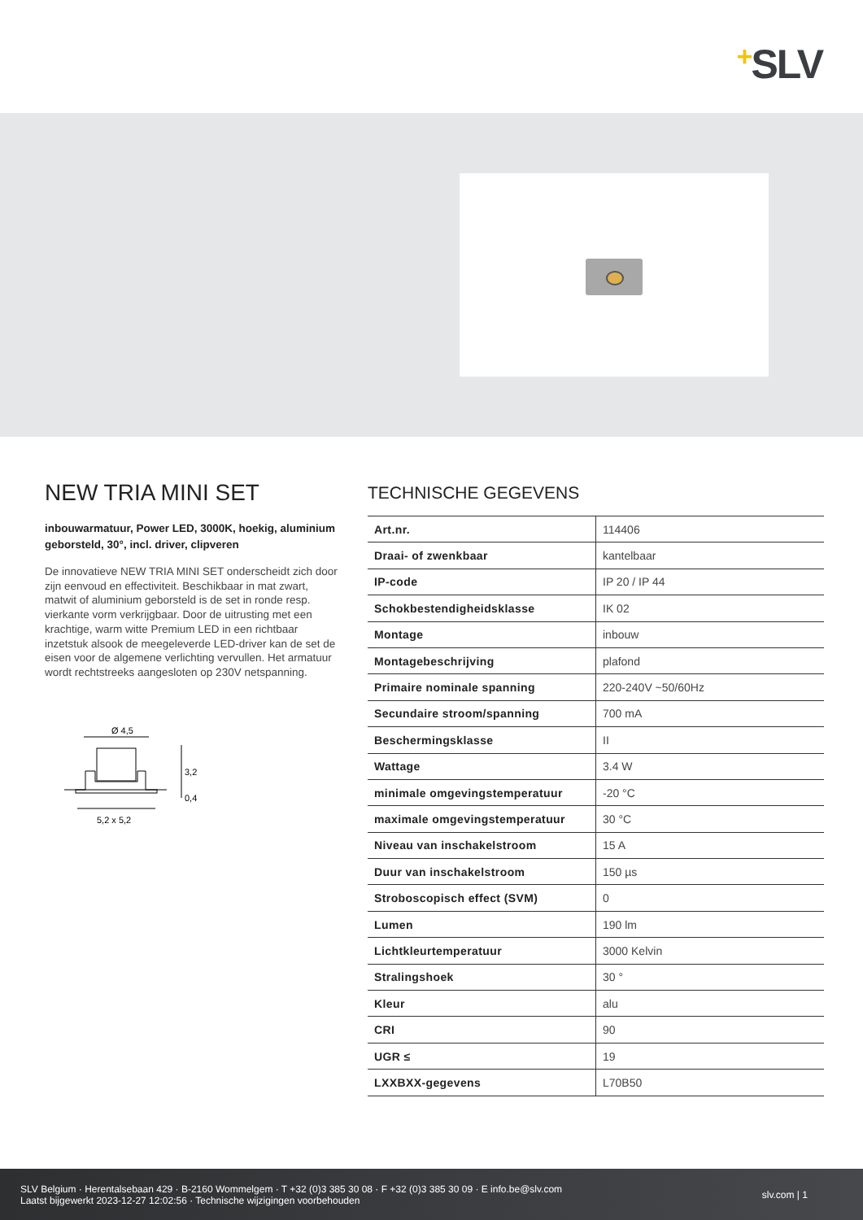+SLV
NEW TRIA MINI SET
inbouwarmatuur, Power LED, 3000K, hoekig, aluminium geborsteld, 30°, incl. driver, clipveren
De innovatieve NEW TRIA MINI SET onderscheidt zich door zijn eenvoud en effectiviteit. Beschikbaar in mat zwart, matwit of aluminium geborsteld is de set in ronde resp. vierkante vorm verkrijgbaar. Door de uitrusting met een krachtige, warm witte Premium LED in een richtbaar inzetstuk alsook de meegeleverde LED-driver kan de set de eisen voor de algemene verlichting vervullen. Het armatuur wordt rechtstreeks aangesloten op 230V netspanning.
Ø 4,5
3,2
0,4
5,2 x 5,2
TECHNISCHE GEGEVENS
| Art.nr. | 114406 |
| Draai- of zwenkbaar | kantelbaar |
| IP-code | IP 20 / IP 44 |
| Schokbestendigheidsklasse | IK 02 |
| Montage | inbouw |
| Montagebeschrijving | plafond |
| Primaire nominale spanning | 220-240V ~50/60Hz |
| Secundaire stroom/spanning | 700 mA |
| Beschermingsklasse | II |
| Wattage | 3.4 W |
| minimale omgevingstemperatuur | -20 °C |
| maximale omgevingstemperatuur | 30 °C |
| Niveau van inschakelstroom | 15 A |
| Duur van inschakelstroom | 150 µs |
| Stroboscopisch effect (SVM) | 0 |
| Lumen | 190 lm |
| Lichtkleurtemperatuur | 3000 Kelvin |
| Stralingshoek | 30 ° |
| Kleur | alu |
| CRI | 90 |
| UGR ≤ | 19 |
| LXXBXX-gegevens | L70B50 |
SLV Belgium · Herentalsebaan 429 · B-2160 Wommelgem · T +32 (0)3 385 30 08 · F +32 (0)3 385 30 09 · E info.be@slv.com
Laatst bijgewerkt 2023-12-27 12:02:56 · Technische wijzigingen voorbehouden
slv.com | 1